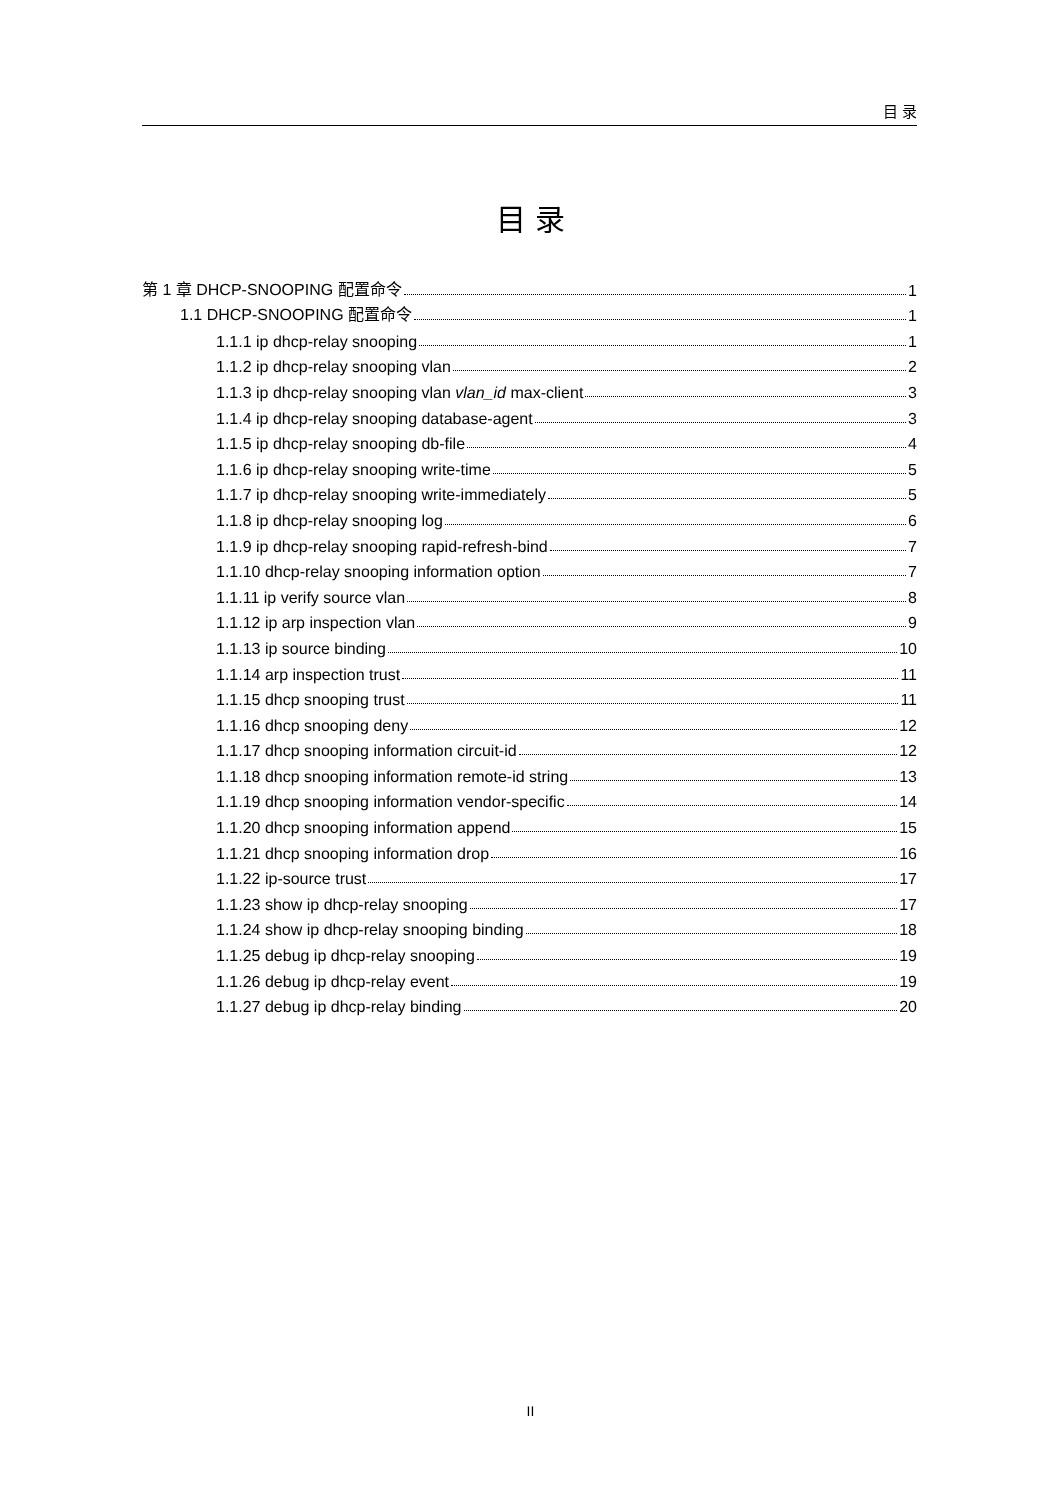目 录
目 录
第 1 章 DHCP-SNOOPING 配置命令 1
1.1 DHCP-SNOOPING 配置命令 1
1.1.1 ip dhcp-relay snooping 1
1.1.2 ip dhcp-relay snooping vlan 2
1.1.3 ip dhcp-relay snooping vlan vlan_id max-client 3
1.1.4 ip dhcp-relay snooping database-agent 3
1.1.5 ip dhcp-relay snooping db-file 4
1.1.6 ip dhcp-relay snooping write-time 5
1.1.7 ip dhcp-relay snooping write-immediately 5
1.1.8 ip dhcp-relay snooping log 6
1.1.9 ip dhcp-relay snooping rapid-refresh-bind 7
1.1.10 dhcp-relay snooping information option 7
1.1.11 ip verify source vlan 8
1.1.12 ip arp inspection vlan 9
1.1.13 ip source binding 10
1.1.14 arp inspection trust 11
1.1.15 dhcp snooping trust 11
1.1.16 dhcp snooping deny 12
1.1.17 dhcp snooping information circuit-id 12
1.1.18 dhcp snooping information remote-id string 13
1.1.19 dhcp snooping information vendor-specific 14
1.1.20 dhcp snooping information append 15
1.1.21 dhcp snooping information drop 16
1.1.22 ip-source trust 17
1.1.23 show ip dhcp-relay snooping 17
1.1.24 show ip dhcp-relay snooping binding 18
1.1.25 debug ip dhcp-relay snooping 19
1.1.26 debug ip dhcp-relay event 19
1.1.27 debug ip dhcp-relay binding 20
II